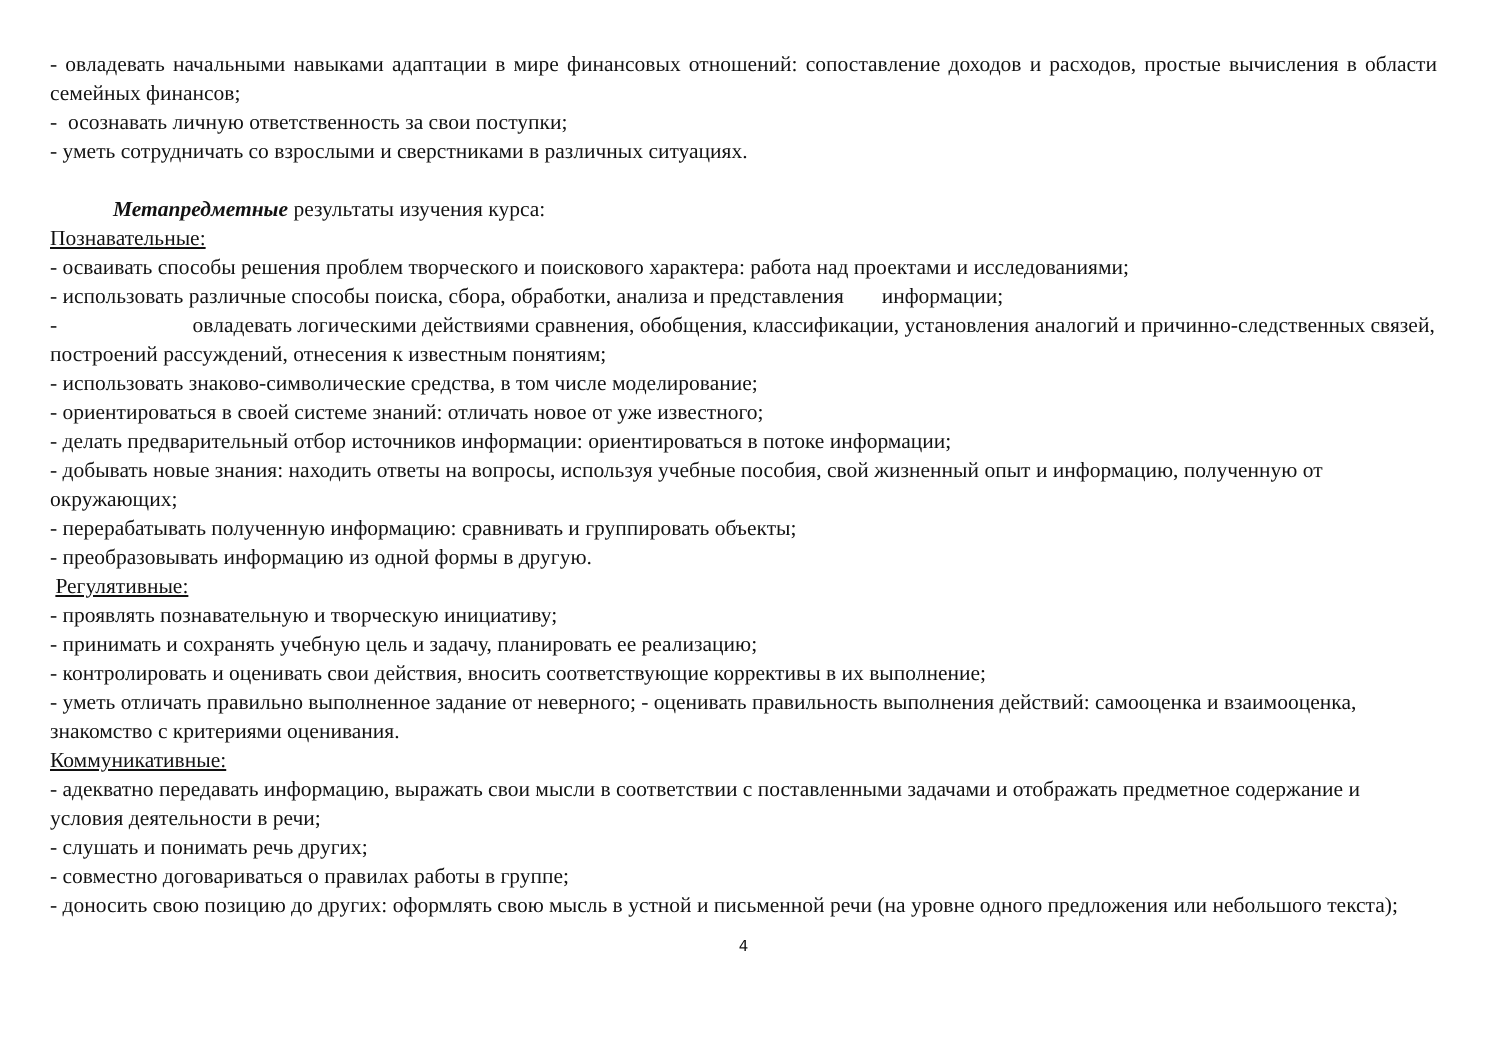- овладевать начальными навыками адаптации в мире финансовых отношений: сопоставление доходов и расходов, простые вычисления в области семейных финансов;
- осознавать личную ответственность за свои поступки;
- уметь сотрудничать со взрослыми и сверстниками в различных ситуациях.
Метапредметные результаты изучения курса:
Познавательные:
- осваивать способы решения проблем творческого и поискового характера: работа над проектами и исследованиями;
- использовать различные способы поиска, сбора, обработки, анализа и представления информации;
- овладевать логическими действиями сравнения, обобщения, классификации, установления аналогий и причинно-следственных связей, построений рассуждений, отнесения к известным понятиям;
- использовать знаково-символические средства, в том числе моделирование;
- ориентироваться в своей системе знаний: отличать новое от уже известного;
- делать предварительный отбор источников информации: ориентироваться в потоке информации;
- добывать новые знания: находить ответы на вопросы, используя учебные пособия, свой жизненный опыт и информацию, полученную от окружающих;
- перерабатывать полученную информацию: сравнивать и группировать объекты;
- преобразовывать информацию из одной формы в другую.
Регулятивные:
- проявлять познавательную и творческую инициативу;
- принимать и сохранять учебную цель и задачу, планировать ее реализацию;
- контролировать и оценивать свои действия, вносить соответствующие коррективы в их выполнение;
- уметь отличать правильно выполненное задание от неверного; - оценивать правильность выполнения действий: самооценка и взаимооценка, знакомство с критериями оценивания.
Коммуникативные:
- адекватно передавать информацию, выражать свои мысли в соответствии с поставленными задачами и отображать предметное содержание и условия деятельности в речи;
- слушать и понимать речь других;
- совместно договариваться о правилах работы в группе;
- доносить свою позицию до других: оформлять свою мысль в устной и письменной речи (на уровне одного предложения или небольшого текста);
4